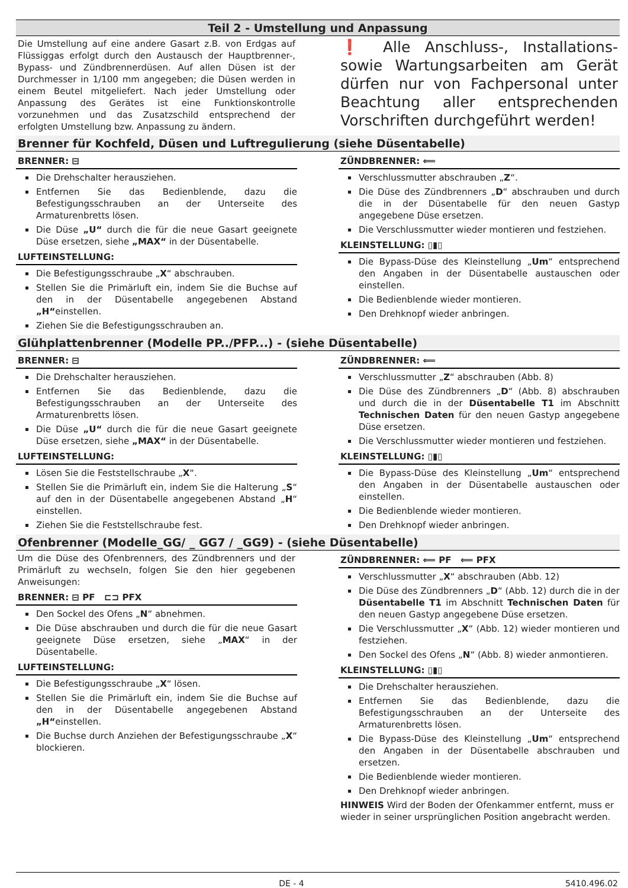Teil 2 - Umstellung und Anpassung
Die Umstellung auf eine andere Gasart z.B. von Erdgas auf Flüssiggas erfolgt durch den Austausch der Hauptbrenner-, Bypass- und Zündbrennerdüsen. Auf allen Düsen ist der Durchmesser in 1/100 mm angegeben; die Düsen werden in einem Beutel mitgeliefert. Nach jeder Umstellung oder Anpassung des Gerätes ist eine Funktionskontrolle vorzunehmen und das Zusatzschild entsprechend der erfolgten Umstellung bzw. Anpassung zu ändern.
❗ Alle Anschluss-, Installations- sowie Wartungsarbeiten am Gerät dürfen nur von Fachpersonal unter Beachtung aller entsprechenden Vorschriften durchgeführt werden!
Brenner für Kochfeld, Düsen und Luftregulierung (siehe Düsentabelle)
BRENNER: ⊟
Die Drehschalter herausziehen.
Entfernen Sie das Bedienblende, dazu die Befestigungsschrauben an der Unterseite des Armaturenbretts lösen.
Die Düse „U“ durch die für die neue Gasart geeignete Düse ersetzen, siehe „MAX“ in der Düsentabelle.
LUFTEINSTELLUNG:
Die Befestigungsschraube „X“ abschrauben.
Stellen Sie die Primärluft ein, indem Sie die Buchse auf den in der Düsentabelle angegebenen Abstand „H“einstellen.
Ziehen Sie die Befestigungsschrauben an.
ZÜNDBRENNER: ⟸
Verschlussmutter abschrauben „Z“.
Die Düse des Zündbrenners „D“ abschrauben und durch die in der Düsentabelle für den neuen Gastyp angegebene Düse ersetzen.
Die Verschlussmutter wieder montieren und festziehen.
KLEINSTELLUNG: ▯▮▯
Die Bypass-Düse des Kleinstellung „Um“ entsprechend den Angaben in der Düsentabelle austauschen oder einstellen.
Die Bedienblende wieder montieren.
Den Drehknopf wieder anbringen.
Glühplattenbrenner (Modelle PP../PFP...) - (siehe Düsentabelle)
BRENNER: ⊟
Die Drehschalter herausziehen.
Entfernen Sie das Bedienblende, dazu die Befestigungsschrauben an der Unterseite des Armaturenbretts lösen.
Die Düse „U“ durch die für die neue Gasart geeignete Düse ersetzen, siehe „MAX“ in der Düsentabelle.
LUFTEINSTELLUNG:
Lösen Sie die Feststellschraube „X“.
Stellen Sie die Primärluft ein, indem Sie die Halterung „S“ auf den in der Düsentabelle angegebenen Abstand „H“ einstellen.
Ziehen Sie die Feststellschraube fest.
ZÜNDBRENNER: ⟸
Verschlussmutter „Z“ abschrauben (Abb. 8)
Die Düse des Zündbrenners „D“ (Abb. 8) abschrauben und durch die in der Düsentabelle T1 im Abschnitt Technischen Daten für den neuen Gastyp angegebene Düse ersetzen.
Die Verschlussmutter wieder montieren und festziehen.
KLEINSTELLUNG: ▯▮▯
Die Bypass-Düse des Kleinstellung „Um“ entsprechend den Angaben in der Düsentabelle austauschen oder einstellen.
Die Bedienblende wieder montieren.
Den Drehknopf wieder anbringen.
Ofenbrenner (Modelle_GG/ _ GG7 / _GG9) - (siehe Düsentabelle)
Um die Düse des Ofenbrenners, des Zündbrenners und der Primärluft zu wechseln, folgen Sie den hier gegebenen Anweisungen:
BRENNER: ⊟ PF ⊏⊐ PFX
Den Sockel des Ofens „N“ abnehmen.
Die Düse abschrauben und durch die für die neue Gasart geeignete Düse ersetzen, siehe „MAX“ in der Düsentabelle.
LUFTEINSTELLUNG:
Die Befestigungsschraube „X“ lösen.
Stellen Sie die Primärluft ein, indem Sie die Buchse auf den in der Düsentabelle angegebenen Abstand „H“einstellen.
Die Buchse durch Anziehen der Befestigungsschraube „X“ blockieren.
ZÜNDBRENNER: ⟸ PF ⟸ PFX
Verschlussmutter „X“ abschrauben (Abb. 12)
Die Düse des Zündbrenners „D“ (Abb. 12) durch die in der Düsentabelle T1 im Abschnitt Technischen Daten für den neuen Gastyp angegebene Düse ersetzen.
Die Verschlussmutter „X“ (Abb. 12) wieder montieren und festziehen.
Den Sockel des Ofens „N“ (Abb. 8) wieder anmontieren.
KLEINSTELLUNG: ▯▮▯
Die Drehschalter herausziehen.
Entfernen Sie das Bedienblende, dazu die Befestigungsschrauben an der Unterseite des Armaturenbretts lösen.
Die Bypass-Düse des Kleinstellung „Um“ entsprechend den Angaben in der Düsentabelle abschrauben und ersetzen.
Die Bedienblende wieder montieren.
Den Drehknopf wieder anbringen.
HINWEIS Wird der Boden der Ofenkammer entfernt, muss er wieder in seiner ursprünglichen Position angebracht werden.
DE - 4 5410.496.02